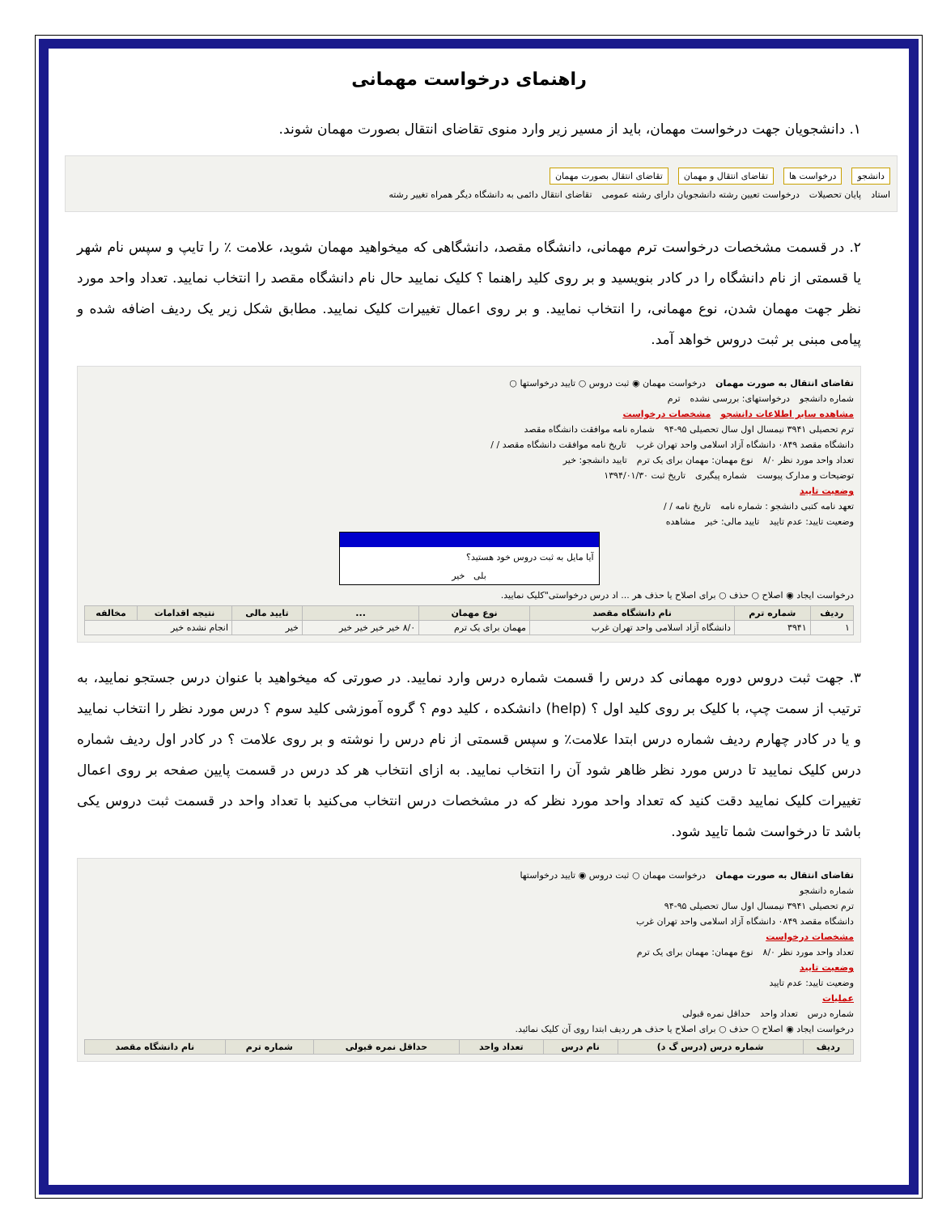راهنمای درخواست مهمانی
۱. دانشجویان جهت درخواست مهمان، باید از مسیر زیر وارد منوی تقاضای انتقال بصورت مهمان شوند.
دانشجو درخواست ها تقاضای انتقال و مهمان تقاضای انتقال بصورت مهمان
استاد پایان تحصیلات درخواست تعیین رشته دانشجویان دارای رشته عمومی تقاضای انتقال دائمی به دانشگاه دیگر همراه تغییر رشته
۲. در قسمت مشخصات درخواست ترم مهمانی، دانشگاه مقصد، دانشگاهی که میخواهید مهمان شوید، علامت ٪ را تایپ و سپس نام شهر یا قسمتی از نام دانشگاه را در کادر بنویسید و بر روی کلید راهنما ؟ کلیک نمایید حال نام دانشگاه مقصد را انتخاب نمایید. تعداد واحد مورد نظر جهت مهمان شدن، نوع مهمانی، را انتخاب نمایید. و بر روی اعمال تغییرات کلیک نمایید. مطابق شکل زیر یک ردیف اضافه شده و پیامی مبنی بر ثبت دروس خواهد آمد.
تقاضای انتقال به صورت مهمان درخواست مهمان ◉ ثبت دروس ○ تایید درخواستها ○
شماره دانشجو درخواستهای: بررسی نشده ترم
مشاهده سایر اطلاعات دانشجو مشخصات درخواست
ترم تحصیلی ۳۹۴۱ نیمسال اول سال تحصیلی ۹۵-۹۴ شماره نامه موافقت دانشگاه مقصد
دانشگاه مقصد ۰۸۴۹ دانشگاه آزاد اسلامی واحد تهران غرب تاریخ نامه موافقت دانشگاه مقصد / /
تعداد واحد مورد نظر ۸/۰ نوع مهمان: مهمان برای یک ترم تایید دانشجو: خیر
توضیحات و مدارک پیوست شماره پیگیری تاریخ ثبت ۱۳۹۴/۰۱/۳۰
وضعیت تایید
تعهد نامه کتبی دانشجو : شماره نامه تاریخ نامه / /
وضعیت تایید: عدم تایید تایید مالی: خیر مشاهده
آیا مایل به ثبت دروس خود هستید؟
بلی خیر
درخواست ایجاد ◉ اصلاح ○ حذف ○ برای اصلاح یا حذف هر ... اد درس درخواستی"کلیک نمایید.
| ردیف | شماره ترم | نام دانشگاه مقصد | نوع مهمان | ... | تایید مالی | نتیجه اقدامات | مخالفه |
| --- | --- | --- | --- | --- | --- | --- | --- |
| ۱ | ۳۹۴۱ | دانشگاه آزاد اسلامی واحد تهران غرب | مهمان برای یک ترم | ۸/۰ خیر خیر خیر خیر | خیر | انجام نشده خیر | |
۳. جهت ثبت دروس دوره مهمانی کد درس را قسمت شماره درس وارد نمایید. در صورتی که میخواهید با عنوان درس جستجو نمایید، به ترتیب از سمت چپ، با کلیک بر روی کلید اول ؟ (help) دانشکده ، کلید دوم ؟ گروه آموزشی کلید سوم ؟ درس مورد نظر را انتخاب نمایید و یا در کادر چهارم ردیف شماره درس ابتدا علامت٪ و سپس قسمتی از نام درس را نوشته و بر روی علامت ؟ در کادر اول ردیف شماره درس کلیک نمایید تا درس مورد نظر ظاهر شود آن را انتخاب نمایید. به ازای انتخاب هر کد درس در قسمت پایین صفحه بر روی اعمال تغییرات کلیک نمایید دقت کنید که تعداد واحد مورد نظر که در مشخصات درس انتخاب می‌کنید با تعداد واحد در قسمت ثبت دروس یکی باشد تا درخواست شما تایید شود.
تقاضای انتقال به صورت مهمان درخواست مهمان ○ ثبت دروس ◉ تایید درخواستها
شماره دانشجو
ترم تحصیلی ۳۹۴۱ نیمسال اول سال تحصیلی ۹۵-۹۴
دانشگاه مقصد ۰۸۴۹ دانشگاه آزاد اسلامی واحد تهران غرب
مشخصات درخواست
تعداد واحد مورد نظر ۸/۰ نوع مهمان: مهمان برای یک ترم
وضعیت تایید
وضعیت تایید: عدم تایید
عملیات
شماره درس تعداد واحد حداقل نمره قبولی
درخواست ایجاد ◉ اصلاح ○ حذف ○ برای اصلاح یا حذف هر ردیف ابتدا روی آن کلیک نمائید.
| ردیف | شماره درس (درس گ د) | نام درس | تعداد واحد | حداقل نمره قبولی | شماره ترم | نام دانشگاه مقصد |
| --- | --- | --- | --- | --- | --- | --- |